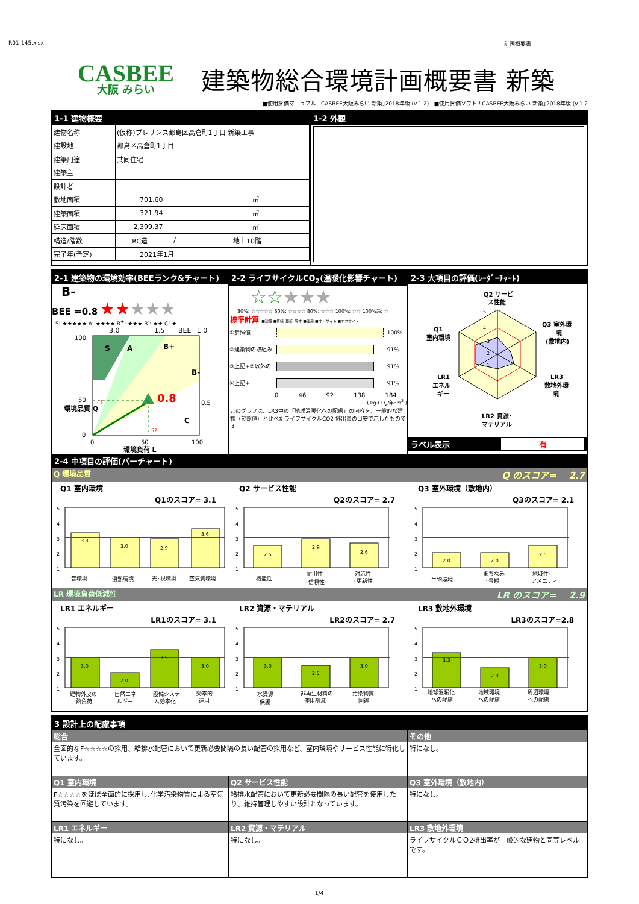R01-145.xlsx 計画概要書
CASBEE
大阪 みらい
建築物総合環境計画概要書 新築
■使用評価マニュアル:｢CASBEE大阪みらい 新築｣2018年版 (v.1.2) ■使用評価ソフト:｢CASBEE大阪みらい 新築｣2018年版 (v.1.2
1-1 建物概要
| 建物名称 | (仮称)プレサンス都島区高倉町1丁目 新築工事 | | |
| 建設地 | 都島区高倉町1丁目 | | |
| 建築用途 | 共同住宅 | | |
| 建築主 | | | |
| 設計者 | | | |
| 敷地面積 | 701.60 | ㎡ | |
| 建築面積 | 321.94 | ㎡ | |
| 延床面積 | 2,399.37 | ㎡ | |
| 構造/階数 | RC造 | / | 地上10階 |
| 完了年(予定) | 2021年1月 | | |
1-2 外観
2-1 建築物の環境効率(BEEランク&チャート)
B-
BEE =0.8 ★★★★★
S: ★★★★★ A: ★★★★ B<sup>+</sup>: ★★★ B<sup>-</sup>: ★★ C: ★
3.0
1.5
BEE=1.0
100
50
0
S
A
B+
B-
C
0.8
43
52
0.5
環境品質 Q
0
50
100
環境負荷 L
2-2 ライフサイクルCO<sub>2</sub>(温暖化影響チャート)
☆☆★★★
30%: ☆☆☆☆☆ 60%: ☆☆☆☆ 80%: ☆☆☆ 100%: ☆☆ 100%超: ☆
標準計算 ■建設 ■修繕･更新･解体 ■運用 ■オンサイト ■オフサイト
| ①参照値 | | 100% |
| ②建築物の取組み | | 91% |
| ③上記+②以外の | | 91% |
| ④上記+ | | 91% |
0 46 92 138 184
( kg-CO<sub>2</sub>/年･m<sup>2</sup> )
このグラフは、LR3中の「地球温暖化への配慮」の内容を、一般的な建物（参照値）と比べたライフサイクルCO2 排出量の目安で示したものです
2-3 大項目の評価(ﾚｰﾀﾞｰﾁｬｰﾄ)
Q2 サービ
ス性能
5
4
3
2
1
Q1
室内環境
Q3 室外環
境
(敷地内)
LR1
エネル
ギー
LR3
敷地外環
境
LR2 資源･
マテリアル
ラベル表示 有
2-4 中項目の評価(バーチャート)
Q 環境品質 Q のスコア= 2.7
Q1 室内環境
Q1のスコア= 3.1
5
4
3
2
1
3.3
3.0
2.9
3.6
音環境
温熱環境
光･視環境
空気質環境
Q2 サービス性能
Q2のスコア= 2.7
5
4
3
2
1
2.5
2.9
2.6
機能性
耐用性
･信頼性
対応性
･更新性
Q3 室外環境（敷地内）
Q3のスコア= 2.1
5
4
3
2
1
2.0
2.0
2.5
生物環境
まちなみ
･景観
地域性･
アメニティ
LR 環境負荷低減性 LR のスコア= 2.9
LR1 エネルギー
LR1のスコア= 3.1
5
4
3
2
1
3.0
2.0
3.5
3.0
建物外皮の
熱負荷
自然エネ
ルギー
設備システ
ム効率化
効率的
運用
LR2 資源・マテリアル
LR2のスコア= 2.7
5
4
3
2
1
3.0
2.5
3.0
水資源
保護
非再生材料の
使用削減
汚染物質
回避
LR3 敷地外環境
LR3のスコア=2.8
5
4
3
2
1
3.3
2.3
3.0
地球温暖化
への配慮
地域環境
への配慮
周辺環境
への配慮
3 設計上の配慮事項
総合
全面的なF☆☆☆☆の採用、給排水配管において更新必要間隔の長い配管の採用など、室内環境やサービス性能に特化しています。
その他
特になし。
Q1 室内環境
F☆☆☆☆をほぼ全面的に採用し､化学汚染物質による空気質汚染を回避しています。
Q2 サービス性能
給排水配管において更新必要間隔の長い配管を使用したり、維持管理しやすい設計となっています。
Q3 室外環境（敷地内）
特になし。
LR1 エネルギー
特になし。
LR2 資源・マテリアル
特になし。
LR3 敷地外環境
ライフサイクルＣＯ2排出率が一般的な建物と同等レベルです。
1/4